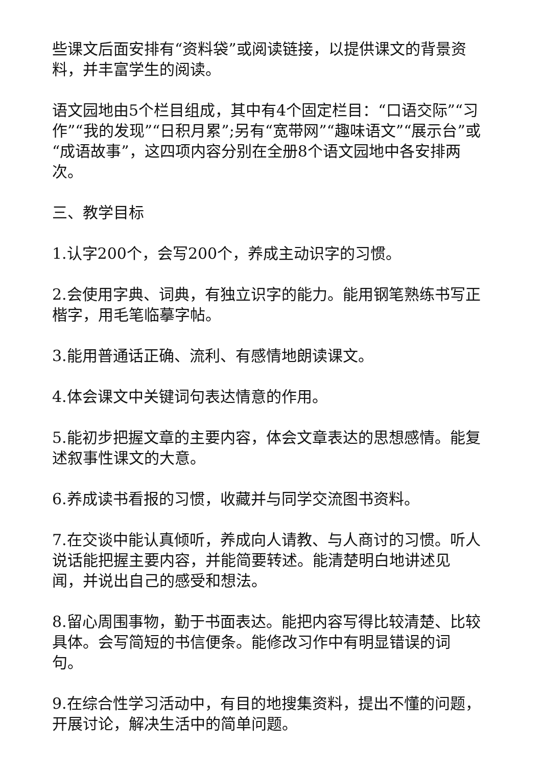些课文后面安排有“资料袋”或阅读链接，以提供课文的背景资料，并丰富学生的阅读。
语文园地由5个栏目组成，其中有4个固定栏目：“口语交际”“习作”“我的发现”“日积月累”;另有“宽带网”“趣味语文”“展示台”或“成语故事”，这四项内容分别在全册8个语文园地中各安排两次。
三、教学目标
1.认字200个，会写200个，养成主动识字的习惯。
2.会使用字典、词典，有独立识字的能力。能用钢笔熟练书写正楷字，用毛笔临摹字帖。
3.能用普通话正确、流利、有感情地朗读课文。
4.体会课文中关键词句表达情意的作用。
5.能初步把握文章的主要内容，体会文章表达的思想感情。能复述叙事性课文的大意。
6.养成读书看报的习惯，收藏并与同学交流图书资料。
7.在交谈中能认真倾听，养成向人请教、与人商讨的习惯。听人说话能把握主要内容，并能简要转述。能清楚明白地讲述见闻，并说出自己的感受和想法。
8.留心周围事物，勤于书面表达。能把内容写得比较清楚、比较具体。会写简短的书信便条。能修改习作中有明显错误的词句。
9.在综合性学习活动中，有目的地搜集资料，提出不懂的问题，开展讨论，解决生活中的简单问题。